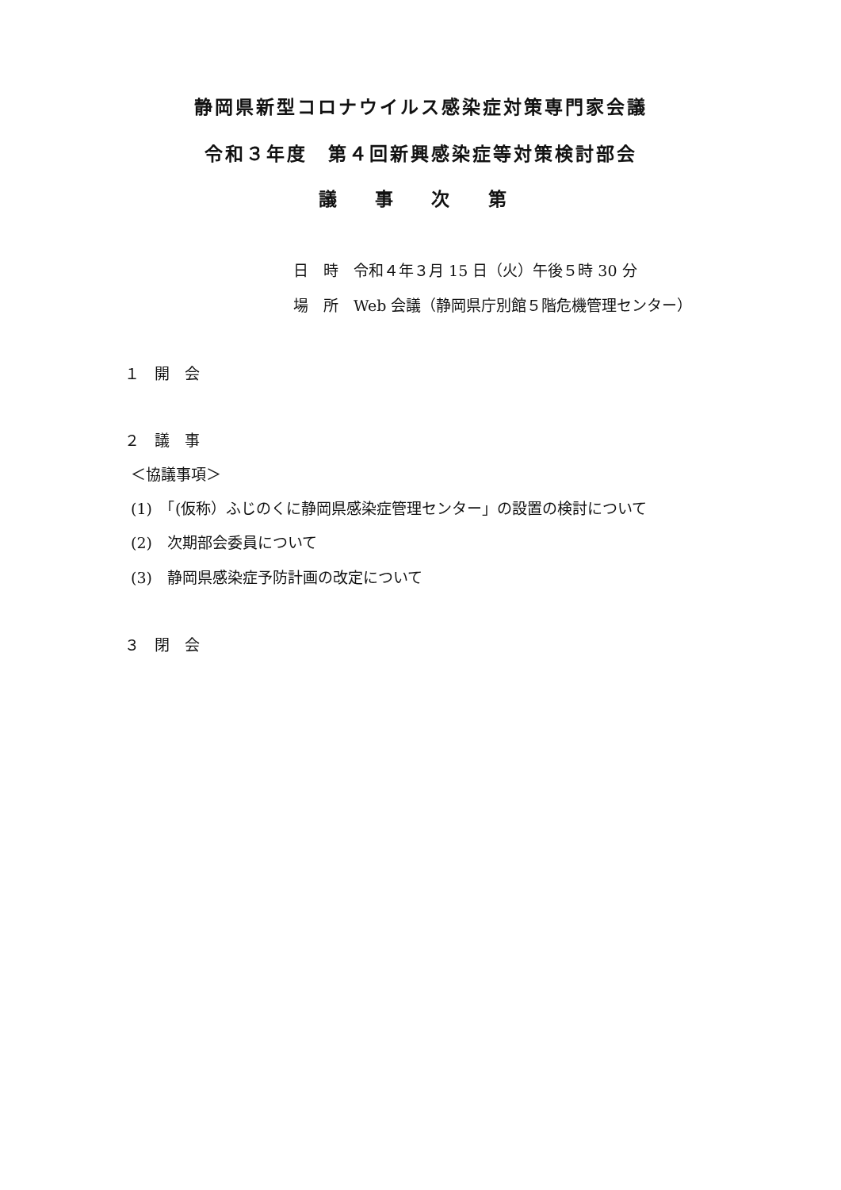静岡県新型コロナウイルス感染症対策専門家会議
令和３年度　第４回新興感染症等対策検討部会
議 事 次 第
日　時　令和４年３月 15 日（火）午後５時 30 分
場　所　Web 会議（静岡県庁別館５階危機管理センター）
１　開　会
２　議　事
＜協議事項＞
(1)　「(仮称）ふじのくに静岡県感染症管理センター」の設置の検討について
(2)　次期部会委員について
(3)　静岡県感染症予防計画の改定について
３　閉　会